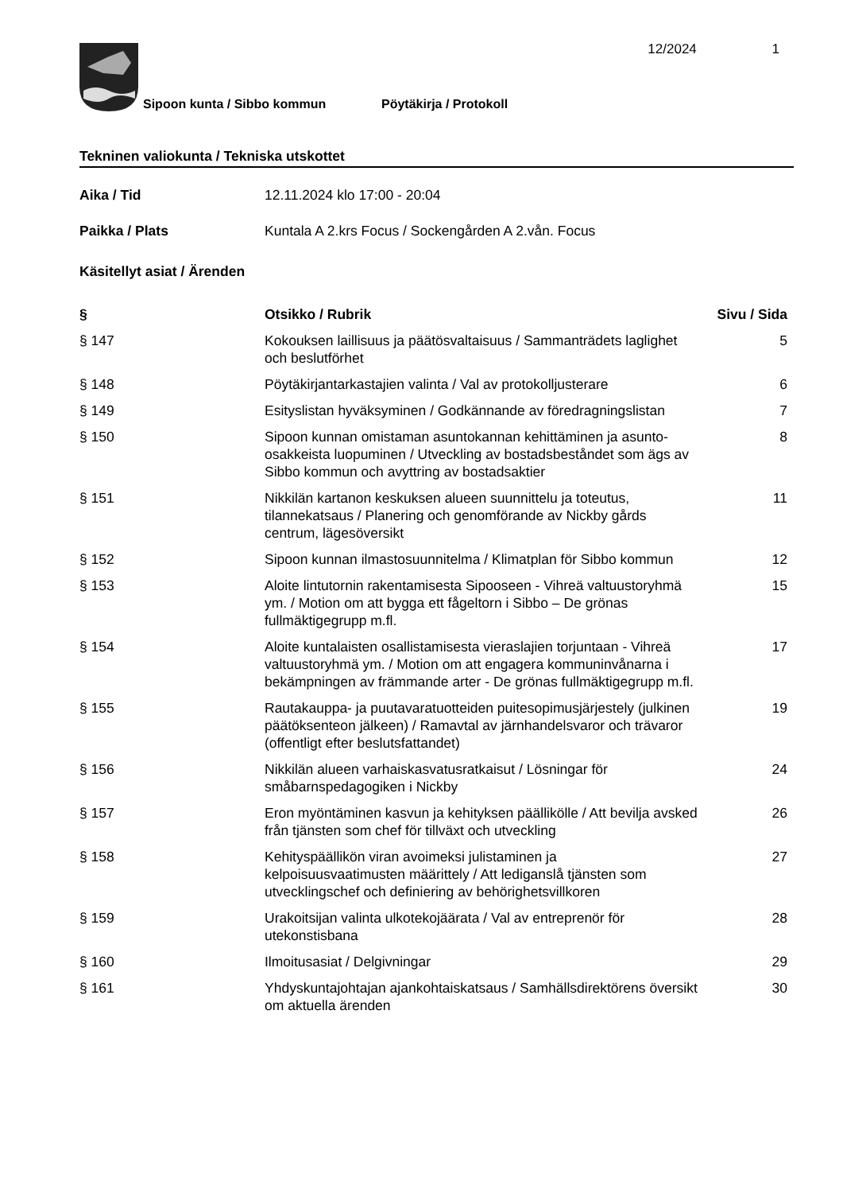12/2024 1
Sipoon kunta / Sibbo kommun
Pöytäkirja / Protokoll
Tekninen valiokunta / Tekniska utskottet
Aika / Tid 12.11.2024 klo 17:00 - 20:04
Paikka / Plats Kuntala A 2.krs Focus / Sockengården A 2.vån. Focus
Käsitellyt asiat / Ärenden
| § | Otsikko / Rubrik | Sivu / Sida |
| --- | --- | --- |
| § 147 | Kokouksen laillisuus ja päätösvaltaisuus / Sammanträdets laglighet och beslutförhet | 5 |
| § 148 | Pöytäkirjantarkastajien valinta / Val av protokolljusterare | 6 |
| § 149 | Esityslistan hyväksyminen / Godkännande av föredragningslistan | 7 |
| § 150 | Sipoon kunnan omistaman asuntokannan kehittäminen ja asunto-osakkeista luopuminen / Utveckling av bostadsbeståndet som ägs av Sibbo kommun och avyttring av bostadsaktier | 8 |
| § 151 | Nikkilän kartanon keskuksen alueen suunnittelu ja toteutus, tilannekatsaus / Planering och genomförande av Nickby gårds centrum, lägesöversikt | 11 |
| § 152 | Sipoon kunnan ilmastosuunnitelma / Klimatplan för Sibbo kommun | 12 |
| § 153 | Aloite lintutornin rakentamisesta Sipooseen - Vihreä valtuustoryhmä ym. / Motion om att bygga ett fågeltorn i Sibbo – De grönas fullmäktigegrupp m.fl. | 15 |
| § 154 | Aloite kuntalaisten osallistamisesta vieraslajien torjuntaan - Vihreä valtuustoryhmä ym. / Motion om att engagera kommuninvånarna i bekämpningen av främmande arter - De grönas fullmäktigegrupp m.fl. | 17 |
| § 155 | Rautakauppa- ja puutavaratuotteiden puitesopimusjärjestely (julkinen päätöksenteon jälkeen) / Ramavtal av järnhandelsvaror och trävaror (offentligt efter beslutsfattandet) | 19 |
| § 156 | Nikkilän alueen varhaiskasvatusratkaisut / Lösningar för småbarnspedagogiken i Nickby | 24 |
| § 157 | Eron myöntäminen kasvun ja kehityksen päällikölle / Att bevilja avsked från tjänsten som chef för tillväxt och utveckling | 26 |
| § 158 | Kehityspäällikön viran avoimeksi julistaminen ja kelpoisuusvaatimusten määrittely / Att lediganslå tjänsten som utvecklingschef och definiering av behörighetsvillkoren | 27 |
| § 159 | Urakoitsijan valinta ulkotekojäärata / Val av entreprenör för utekonstisbana | 28 |
| § 160 | Ilmoitusasiat / Delgivningar | 29 |
| § 161 | Yhdyskuntajohtajan ajankohtaiskatsaus / Samhällsdirektörens översikt om aktuella ärenden | 30 |